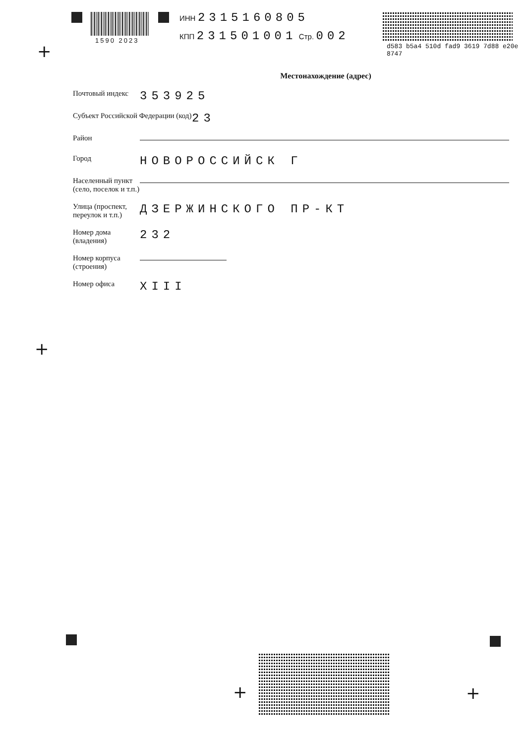1590 2023
ИНН 2315160805
КПП 231501001 Стр. 002
d583 b5a4 510d fad9 3619 7d88 e20e 8747
+
Местонахождение (адрес)
Почтовый индекс
353925
Субъект Российской Федерации (код)
23
Район
Город
НОВОРОССИЙСК Г
Населенный пункт (село, поселок и т.п.)
Улица (проспект, переулок и т.п.)
ДЗЕРЖИНСКОГО ПР-КТ
Номер дома (владения)
232
Номер корпуса (строения)
Номер офиса
XIII
+
+ +